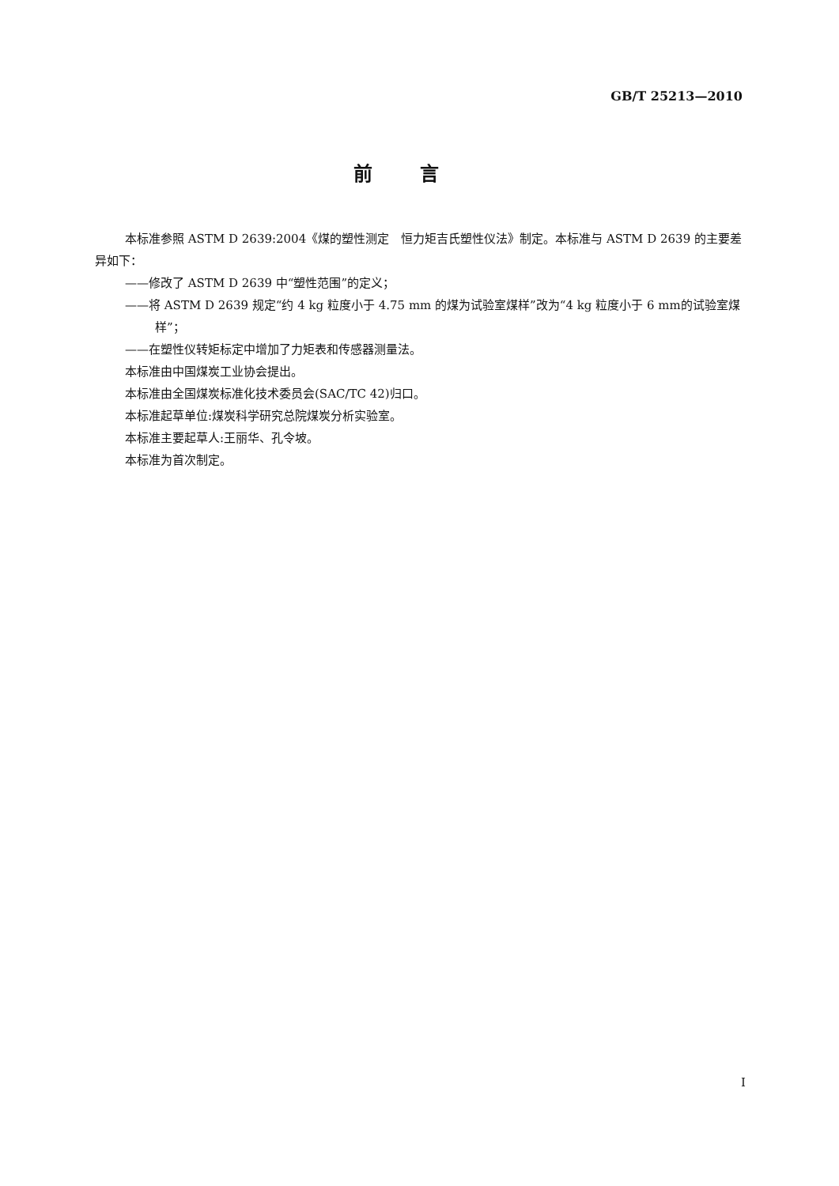GB/T 25213—2010
前言
本标准参照 ASTM D 2639:2004《煤的塑性测定　恒力矩吉氏塑性仪法》制定。本标准与 ASTM D 2639 的主要差异如下：
——修改了 ASTM D 2639 中“塑性范围”的定义；
——将 ASTM D 2639 规定“约 4 kg 粒度小于 4.75 mm 的煤为试验室煤样”改为“4 kg 粒度小于 6 mm的试验室煤样”；
——在塑性仪转矩标定中增加了力矩表和传感器测量法。
本标准由中国煤炭工业协会提出。
本标准由全国煤炭标准化技术委员会(SAC/TC 42)归口。
本标准起草单位:煤炭科学研究总院煤炭分析实验室。
本标准主要起草人:王丽华、孔令坡。
本标准为首次制定。
I